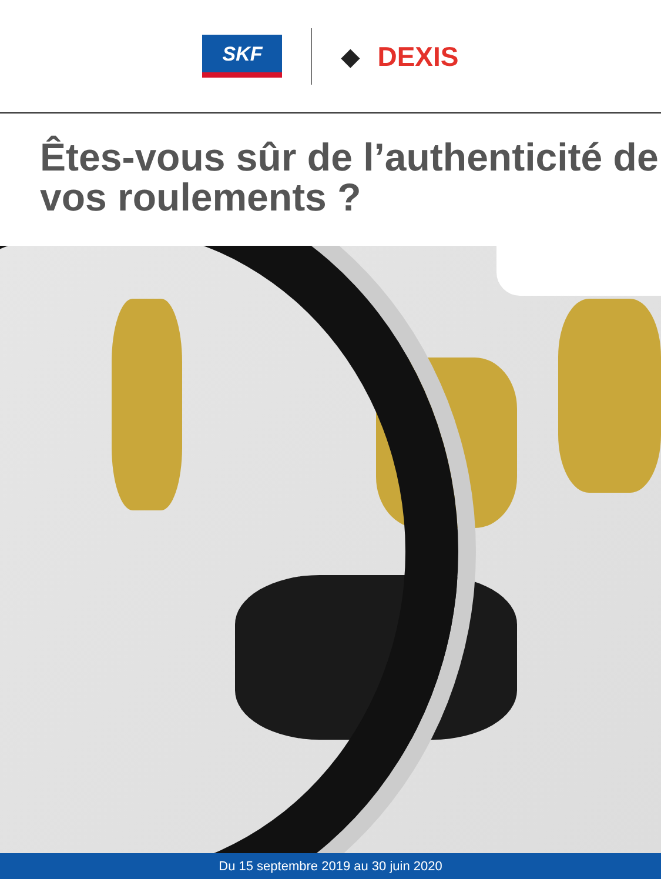SKF
◆ DEXIS
Êtes-vous sûr de l’authenticité de vos roulements ?
Du 15 septembre 2019 au 30 juin 2020